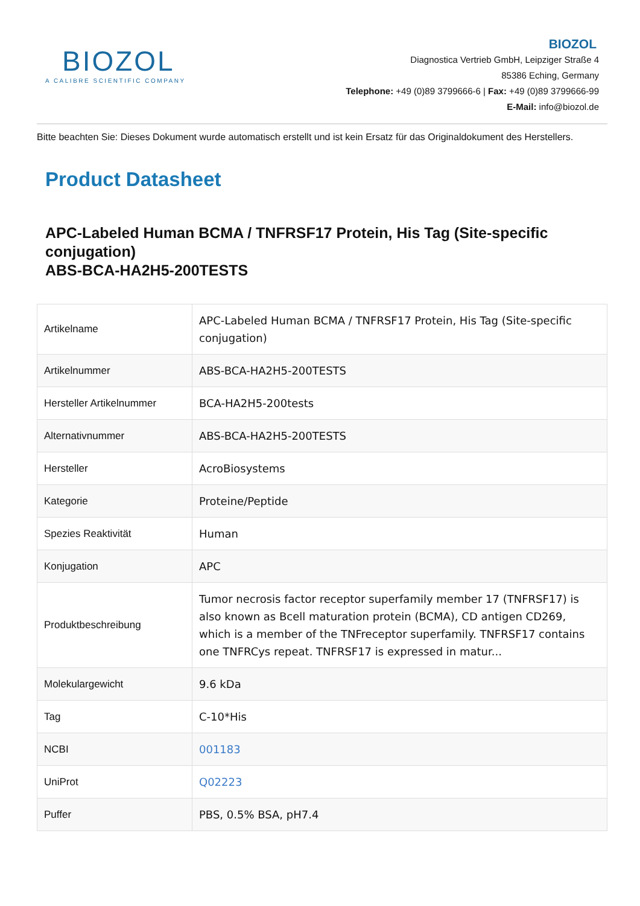BIOZOL
A CALIBRE SCIENTIFIC COMPANY
BIOZOL
Diagnostica Vertrieb GmbH, Leipziger Straße 4
85386 Eching, Germany
Telephone: +49 (0)89 3799666-6 | Fax: +49 (0)89 3799666-99
E-Mail: info@biozol.de
Bitte beachten Sie: Dieses Dokument wurde automatisch erstellt und ist kein Ersatz für das Originaldokument des Herstellers.
Product Datasheet
APC-Labeled Human BCMA / TNFRSF17 Protein, His Tag (Site-specific conjugation)
ABS-BCA-HA2H5-200TESTS
| Artikelname | APC-Labeled Human BCMA / TNFRSF17 Protein, His Tag (Site-specific conjugation) |
| Artikelnummer | ABS-BCA-HA2H5-200TESTS |
| Hersteller Artikelnummer | BCA-HA2H5-200tests |
| Alternativnummer | ABS-BCA-HA2H5-200TESTS |
| Hersteller | AcroBiosystems |
| Kategorie | Proteine/Peptide |
| Spezies Reaktivität | Human |
| Konjugation | APC |
| Produktbeschreibung | Tumor necrosis factor receptor superfamily member 17 (TNFRSF17) is also known as Bcell maturation protein (BCMA), CD antigen CD269, which is a member of the TNFreceptor superfamily. TNFRSF17 contains one TNFRCys repeat. TNFRSF17 is expressed in matur... |
| Molekulargewicht | 9.6 kDa |
| Tag | C-10*His |
| NCBI | 001183 |
| UniProt | Q02223 |
| Puffer | PBS, 0.5% BSA, pH7.4 |